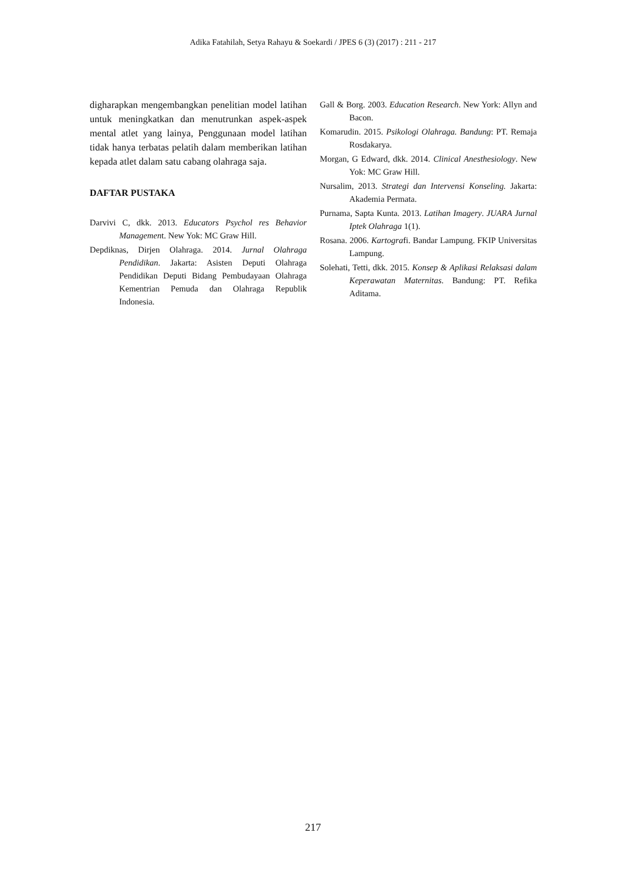Adika Fatahilah, Setya Rahayu & Soekardi / JPES 6 (3) (2017) : 211 - 217
digharapkan mengembangkan penelitian model latihan untuk meningkatkan dan menutrunkan aspek-aspek mental atlet yang lainya, Penggunaan model latihan tidak hanya terbatas pelatih dalam memberikan latihan kepada atlet dalam satu cabang olahraga saja.
DAFTAR PUSTAKA
Darvivi C, dkk. 2013. Educators Psychol res Behavior Management. New Yok: MC Graw Hill.
Depdiknas, Dirjen Olahraga. 2014. Jurnal Olahraga Pendidikan. Jakarta: Asisten Deputi Olahraga Pendidikan Deputi Bidang Pembudayaan Olahraga Kementrian Pemuda dan Olahraga Republik Indonesia.
Gall & Borg. 2003. Education Research. New York: Allyn and Bacon.
Komarudin. 2015. Psikologi Olahraga. Bandung: PT. Remaja Rosdakarya.
Morgan, G Edward, dkk. 2014. Clinical Anesthesiology. New Yok: MC Graw Hill.
Nursalim, 2013. Strategi dan Intervensi Konseling. Jakarta: Akademia Permata.
Purnama, Sapta Kunta. 2013. Latihan Imagery. JUARA Jurnal Iptek Olahraga 1(1).
Rosana. 2006. Kartografi. Bandar Lampung. FKIP Universitas Lampung.
Solehati, Tetti, dkk. 2015. Konsep & Aplikasi Relaksasi dalam Keperawatan Maternitas. Bandung: PT. Refika Aditama.
217